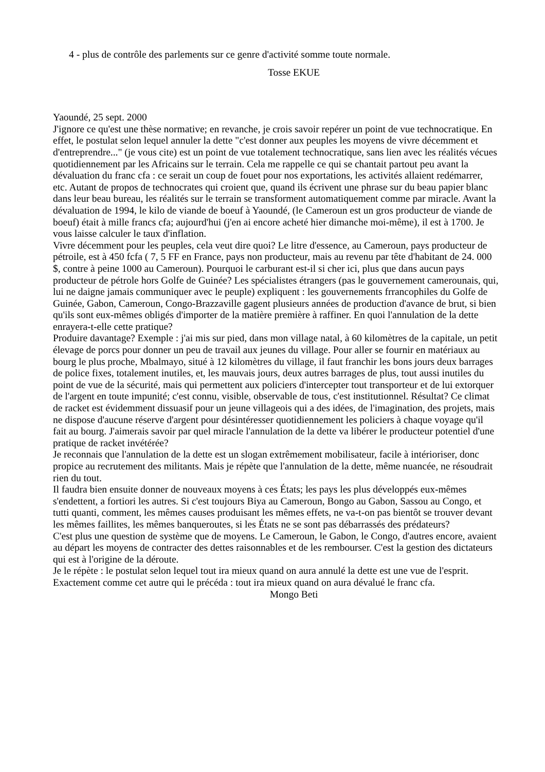4 - plus de contrôle des parlements sur ce genre d'activité somme toute normale.
Tosse EKUE
Yaoundé, 25 sept. 2000
J'ignore ce qu'est une thèse normative; en revanche, je crois savoir repérer un point de vue technocratique. En effet, le postulat selon lequel annuler la dette "c'est donner aux peuples les moyens de vivre décemment et d'entreprendre..." (je vous cite) est un point de vue totalement technocratique, sans lien avec les réalités vécues quotidiennement par les Africains sur le terrain. Cela me rappelle ce qui se chantait partout peu avant la dévaluation du franc cfa : ce serait un coup de fouet pour nos exportations, les activités allaient redémarrer, etc. Autant de propos de technocrates qui croient que, quand ils écrivent une phrase sur du beau papier blanc dans leur beau bureau, les réalités sur le terrain se transforment automatiquement comme par miracle. Avant la dévaluation de 1994, le kilo de viande de boeuf à Yaoundé, (le Cameroun est un gros producteur de viande de boeuf) était à mille francs cfa; aujourd'hui (j'en ai encore acheté hier dimanche moi-même), il est à 1700. Je vous laisse calculer le taux d'inflation.
Vivre décemment pour les peuples, cela veut dire quoi? Le litre d'essence, au Cameroun, pays producteur de pétroile, est à 450 fcfa ( 7, 5 FF en France, pays non producteur, mais au revenu par tête d'habitant de 24. 000 $, contre à peine 1000 au Cameroun). Pourquoi le carburant est-il si cher ici, plus que dans aucun pays producteur de pétrole hors Golfe de Guinée? Les spécialistes étrangers (pas le gouvernement camerounais, qui, lui ne daigne jamais communiquer avec le peuple) expliquent : les gouvernements frrancophiles du Golfe de Guinée, Gabon, Cameroun, Congo-Brazzaville gagent plusieurs années de production d'avance de brut, si bien qu'ils sont eux-mêmes obligés d'importer de la matière première à raffiner. En quoi l'annulation de la dette enrayera-t-elle cette pratique?
Produire davantage? Exemple : j'ai mis sur pied, dans mon village natal, à 60 kilomètres de la capitale, un petit élevage de porcs pour donner un peu de travail aux jeunes du village. Pour aller se fournir en matériaux au bourg le plus proche, Mbalmayo, situé à 12 kilomètres du village, il faut franchir les bons jours deux barrages de police fixes, totalement inutiles, et, les mauvais jours, deux autres barrages de plus, tout aussi inutiles du point de vue de la sécurité, mais qui permettent aux policiers d'intercepter tout transporteur et de lui extorquer de l'argent en toute impunité; c'est connu, visible, observable de tous, c'est institutionnel. Résultat? Ce climat de racket est évidemment dissuasif pour un jeune villageois qui a des idées, de l'imagination, des projets, mais ne dispose d'aucune réserve d'argent pour désintéresser quotidiennement les policiers à chaque voyage qu'il fait au bourg. J'aimerais savoir par quel miracle l'annulation de la dette va libérer le producteur potentiel d'une pratique de racket invétérée?
Je reconnais que l'annulation de la dette est un slogan extrêmement mobilisateur, facile à intérioriser, donc propice au recrutement des militants. Mais je répète que l'annulation de la dette, même nuancée, ne résoudrait rien du tout.
Il faudra bien ensuite donner de nouveaux moyens à ces États; les pays les plus développés eux-mêmes s'endettent, a fortiori les autres. Si c'est toujours Biya au Cameroun, Bongo au Gabon, Sassou au Congo, et tutti quanti, comment, les mêmes causes produisant les mêmes effets, ne va-t-on pas bientôt se trouver devant les mêmes faillites, les mêmes banqueroutes, si les États ne se sont pas débarrassés des prédateurs?
C'est plus une question de système que de moyens. Le Cameroun, le Gabon, le Congo, d'autres encore, avaient au départ les moyens de contracter des dettes raisonnables et de les rembourser. C'est la gestion des dictateurs qui est à l'origine de la déroute.
Je le répète : le postulat selon lequel tout ira mieux quand on aura annulé la dette est une vue de l'esprit. Exactement comme cet autre qui le précéda : tout ira mieux quand on aura dévalué le franc cfa.
Mongo Beti